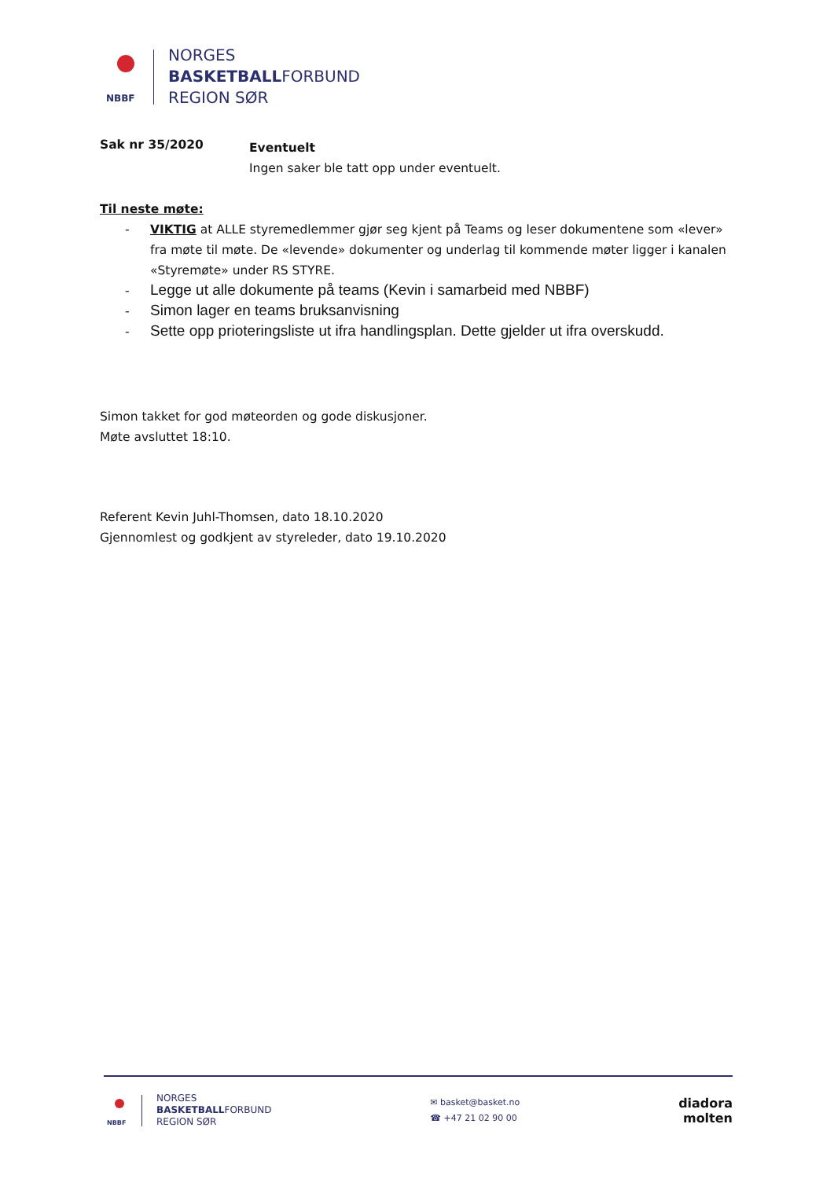NBBF
NORGES
BASKETBALLFORBUND
REGION SØR
Sak nr 35/2020
Eventuelt
Ingen saker ble tatt opp under eventuelt.
Til neste møte:
- VIKTIG at ALLE styremedlemmer gjør seg kjent på Teams og leser dokumentene som «lever» fra møte til møte. De «levende» dokumenter og underlag til kommende møter ligger i kanalen «Styremøte» under RS STYRE.
- Legge ut alle dokumente på teams (Kevin i samarbeid med NBBF)
- Simon lager en teams bruksanvisning
- Sette opp prioteringsliste ut ifra handlingsplan. Dette gjelder ut ifra overskudd.
Simon takket for god møteorden og gode diskusjoner.
Møte avsluttet 18:10.
Referent Kevin Juhl-Thomsen, dato 18.10.2020
Gjennomlest og godkjent av styreleder, dato 19.10.2020
NBBF
NORGES
BASKETBALLFORBUND
REGION SØR
✉ basket@basket.no
☎ +47 21 02 90 00
diadora
molten